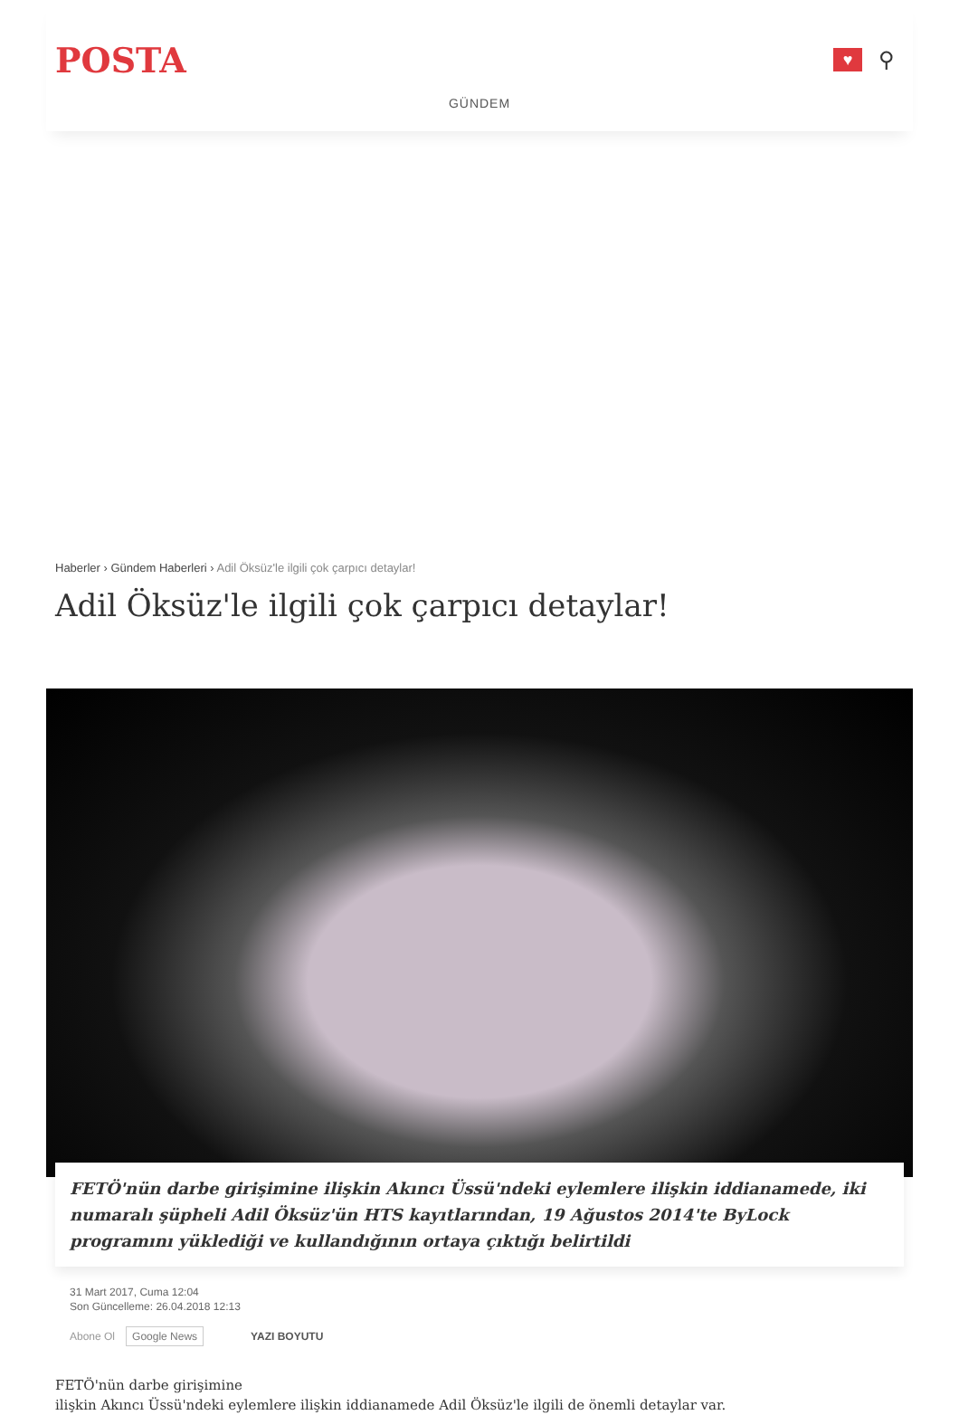POSTA
♥
⚲
GÜNDEM
Haberler › Gündem Haberleri › Adil Öksüz'le ilgili çok çarpıcı detaylar!
Adil Öksüz'le ilgili çok çarpıcı detaylar!
FETÖ'nün darbe girişimine ilişkin Akıncı Üssü'ndeki eylemlere ilişkin iddianamede, iki numaralı şüpheli Adil Öksüz'ün HTS kayıtlarından, 19 Ağustos 2014'te ByLock programını yüklediği ve kullandığının ortaya çıktığı belirtildi
31 Mart 2017, Cuma 12:04
Son Güncelleme: 26.04.2018 12:13
Abone Ol Google News YAZI BOYUTU
FETÖ'nün darbe girişimine
ilişkin Akıncı Üssü'ndeki eylemlere ilişkin iddianamede Adil Öksüz'le ilgili de önemli detaylar var.